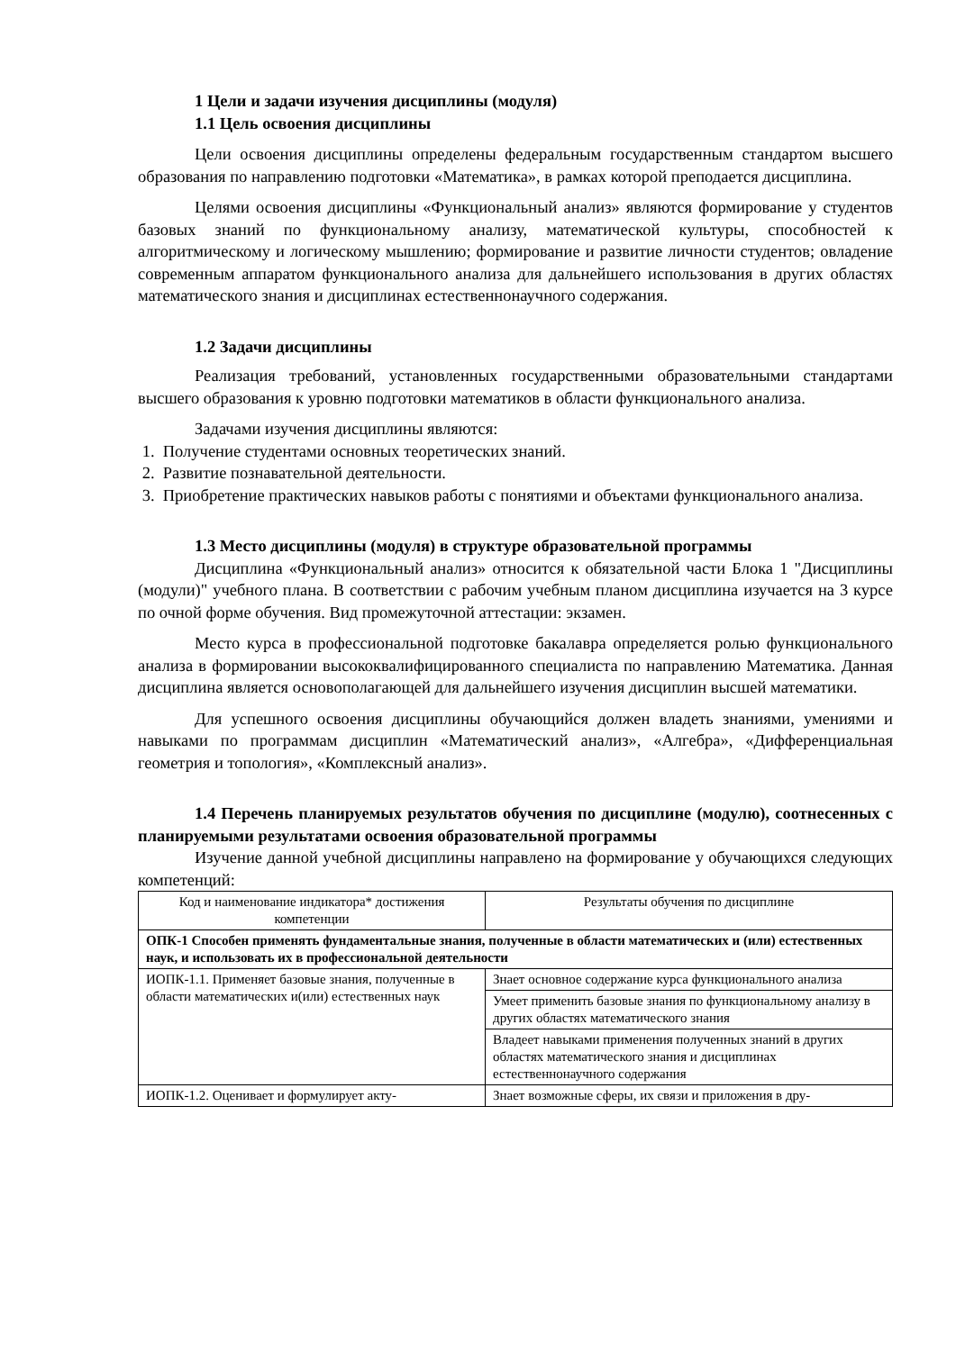1 Цели и задачи изучения дисциплины (модуля)
1.1 Цель освоения дисциплины
Цели освоения дисциплины определены федеральным государственным стандартом высшего образования по направлению подготовки «Математика», в рамках которой преподается дисциплина.
Целями освоения дисциплины «Функциональный анализ» являются формирование у студентов базовых знаний по функциональному анализу, математической культуры, способностей к алгоритмическому и логическому мышлению; формирование и развитие личности студентов; овладение современным аппаратом функционального анализа для дальнейшего использования в других областях математического знания и дисциплинах естественнонаучного содержания.
1.2 Задачи дисциплины
Реализация требований, установленных государственными образовательными стандартами высшего образования к уровню подготовки математиков в области функционального анализа.
Задачами изучения дисциплины являются:
1. Получение студентами основных теоретических знаний.
2. Развитие познавательной деятельности.
3. Приобретение практических навыков работы с понятиями и объектами функционального анализа.
1.3 Место дисциплины (модуля) в структуре образовательной программы
Дисциплина «Функциональный анализ» относится к обязательной части Блока 1 "Дисциплины (модули)" учебного плана. В соответствии с рабочим учебным планом дисциплина изучается на 3 курсе по очной форме обучения. Вид промежуточной аттестации: экзамен.
Место курса в профессиональной подготовке бакалавра определяется ролью функционального анализа в формировании высококвалифицированного специалиста по направлению Математика. Данная дисциплина является основополагающей для дальнейшего изучения дисциплин высшей математики.
Для успешного освоения дисциплины обучающийся должен владеть знаниями, умениями и навыками по программам дисциплин «Математический анализ», «Алгебра», «Дифференциальная геометрия и топология», «Комплексный анализ».
1.4 Перечень планируемых результатов обучения по дисциплине (модулю), соотнесенных с планируемыми результатами освоения образовательной программы
Изучение данной учебной дисциплины направлено на формирование у обучающихся следующих компетенций:
| Код и наименование индикатора* достижения компетенции | Результаты обучения по дисциплине |
| ОПК-1 Способен применять фундаментальные знания, полученные в области математических и (или) естественных наук, и использовать их в профессиональной деятельности | |
| ИОПК-1.1. Применяет базовые знания, полученные в области математических и(или) естественных наук | Знает основное содержание курса функционального анализа |
| | Умеет применить базовые знания по функциональному анализу в других областях математического знания |
| | Владеет навыками применения полученных знаний в других областях математического знания и дисциплинах естественнонаучного содержания |
| ИОПК-1.2. Оценивает и формулирует акту- | Знает возможные сферы, их связи и приложения в дру- |